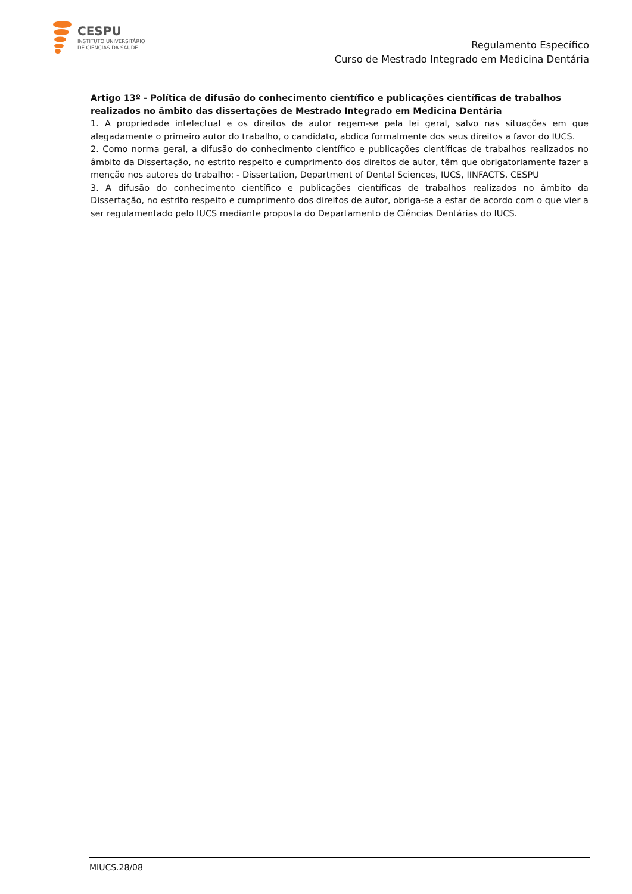CESPU
INSTITUTO UNIVERSITÁRIO
DE CIÊNCIAS DA SAÚDE
Regulamento Específico
Curso de Mestrado Integrado em Medicina Dentária
Artigo 13º - Política de difusão do conhecimento científico e publicações científicas de trabalhos realizados no âmbito das dissertações de Mestrado Integrado em Medicina Dentária
1. A propriedade intelectual e os direitos de autor regem-se pela lei geral, salvo nas situações em que alegadamente o primeiro autor do trabalho, o candidato, abdica formalmente dos seus direitos a favor do IUCS.
2. Como norma geral, a difusão do conhecimento científico e publicações científicas de trabalhos realizados no âmbito da Dissertação, no estrito respeito e cumprimento dos direitos de autor, têm que obrigatoriamente fazer a menção nos autores do trabalho: - Dissertation, Department of Dental Sciences, IUCS, IINFACTS, CESPU
3. A difusão do conhecimento científico e publicações científicas de trabalhos realizados no âmbito da Dissertação, no estrito respeito e cumprimento dos direitos de autor, obriga-se a estar de acordo com o que vier a ser regulamentado pelo IUCS mediante proposta do Departamento de Ciências Dentárias do IUCS.
MIUCS.28/08